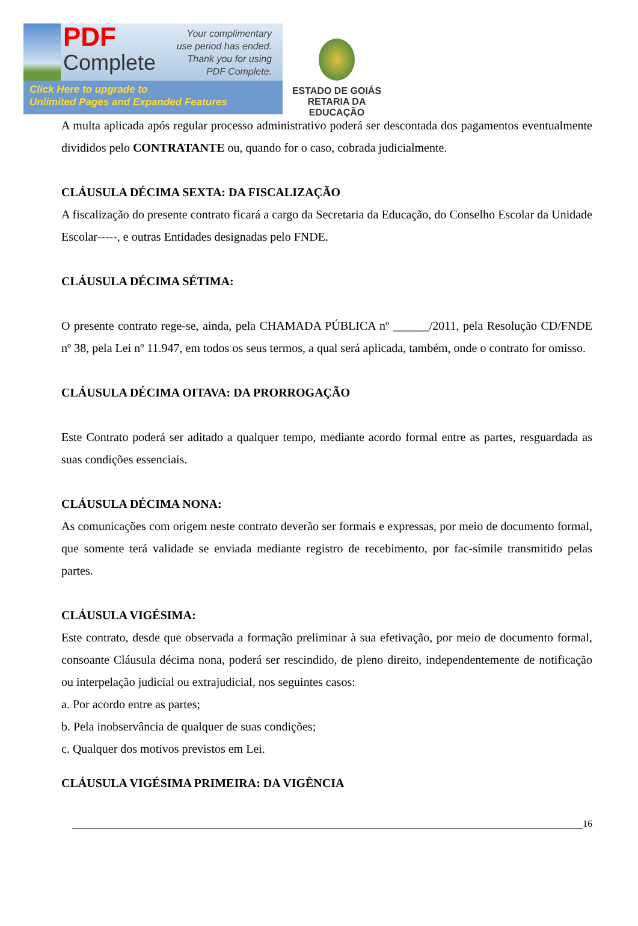PDF
Complete
Your complimentary use period has ended. Thank you for using PDF Complete.
Click Here to upgrade to
Unlimited Pages and Expanded Features
ESTADO DE GOIÁS
RETARIA DA EDUCAÇÃO
A multa aplicada após regular processo administrativo poderá ser descontada dos pagamentos eventualmente divididos pelo CONTRATANTE ou, quando for o caso, cobrada judicialmente.
CLÁUSULA DÉCIMA SEXTA: DA FISCALIZAÇÃO
A fiscalização do presente contrato ficará a cargo da Secretaria da Educação, do Conselho Escolar da Unidade Escolar-----, e outras Entidades designadas pelo FNDE.
CLÁUSULA DÉCIMA SÉTIMA:
O presente contrato rege-se, ainda, pela CHAMADA PÚBLICA nº ______/2011, pela Resolução CD/FNDE nº 38, pela Lei nº 11.947, em todos os seus termos, a qual será aplicada, também, onde o contrato for omisso.
CLÁUSULA DÉCIMA OITAVA: DA PRORROGAÇÃO
Este Contrato poderá ser aditado a qualquer tempo, mediante acordo formal entre as partes, resguardada as suas condições essenciais.
CLÁUSULA DÉCIMA NONA:
As comunicações com origem neste contrato deverão ser formais e expressas, por meio de documento formal, que somente terá validade se enviada mediante registro de recebimento, por fac-símile transmitido pelas partes.
CLÁUSULA VIGÉSIMA:
Este contrato, desde que observada a formação preliminar à sua efetivação, por meio de documento formal, consoante Cláusula décima nona, poderá ser rescindido, de pleno direito, independentemente de notificação ou interpelação judicial ou extrajudicial, nos seguintes casos:
a. Por acordo entre as partes;
b. Pela inobservância de qualquer de suas condições;
c. Qualquer dos motivos previstos em Lei.
CLÁUSULA VIGÉSIMA PRIMEIRA: DA VIGÊNCIA
16